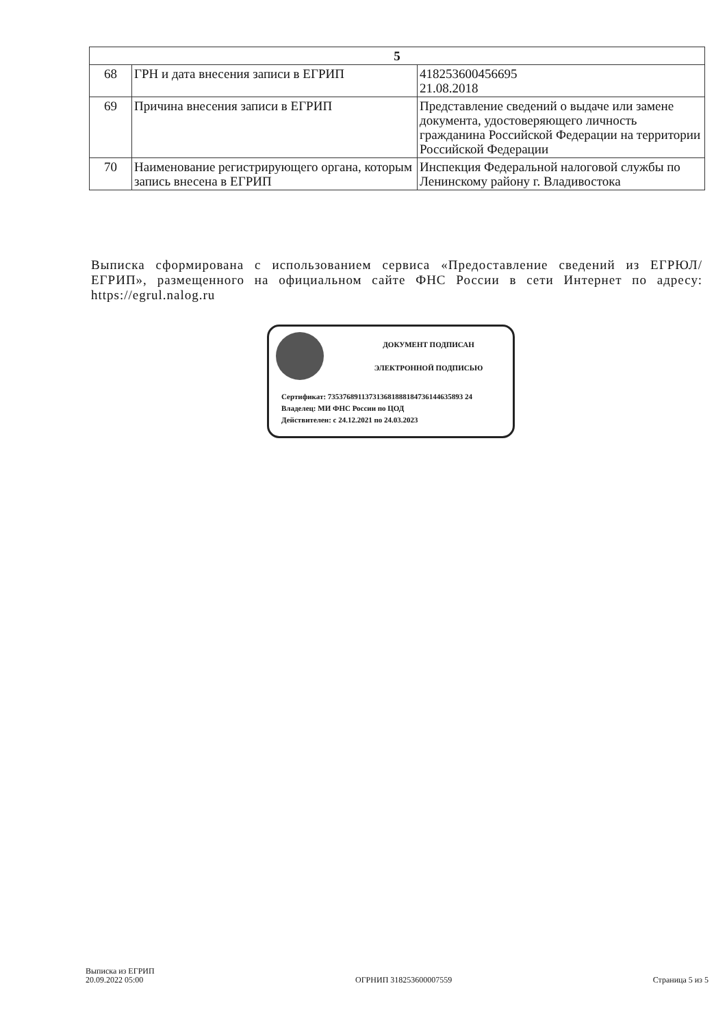| 5 | | |
| --- | --- | --- |
| 68 | ГРН и дата внесения записи в ЕГРИП | 418253600456695 21.08.2018 |
| 69 | Причина внесения записи в ЕГРИП | Представление сведений о выдаче или замене документа, удостоверяющего личность гражданина Российской Федерации на территории Российской Федерации |
| 70 | Наименование регистрирующего органа, которым запись внесена в ЕГРИП | Инспекция Федеральной налоговой службы по Ленинскому району г. Владивостока |
Выписка сформирована с использованием сервиса «Предоставление сведений из ЕГРЮЛ/ЕГРИП», размещенного на официальном сайте ФНС России в сети Интернет по адресу: https://egrul.nalog.ru
ДОКУМЕНТ ПОДПИСАН
ЭЛЕКТРОННОЙ ПОДПИСЬЮ
Сертификат: 735376891137313681888184736144635893 24
Владелец: МИ ФНС России по ЦОД
Действителен: с 24.12.2021 по 24.03.2023
Выписка из ЕГРИП
20.09.2022 05:00
ОГРНИП 318253600007559 Страница 5 из 5